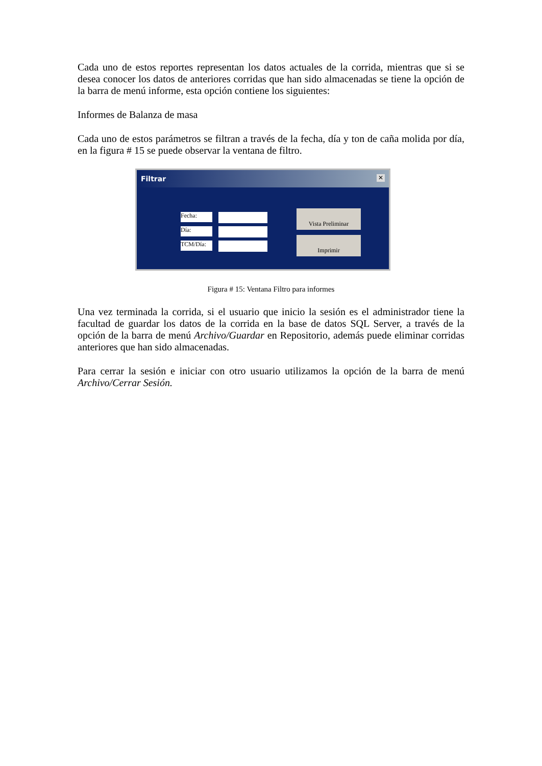Cada uno de estos reportes representan los datos actuales de la corrida, mientras que si se desea conocer los datos de anteriores corridas que han sido almacenadas se tiene la opción de la barra de menú informe, esta opción contiene los siguientes:
Informes de Balanza de masa
Cada uno de estos parámetros se filtran a través de la fecha, día y ton de caña molida por día, en la figura # 15 se puede observar la ventana de filtro.
Filtrar ✕
Fecha:
Día:
TCM/Día:
Vista Preliminar
Imprimir
Figura # 15: Ventana Filtro para informes
Una vez terminada la corrida, si el usuario que inicio la sesión es el administrador tiene la facultad de guardar los datos de la corrida en la base de datos SQL Server, a través de la opción de la barra de menú Archivo/Guardar en Repositorio, además puede eliminar corridas anteriores que han sido almacenadas.
Para cerrar la sesión e iniciar con otro usuario utilizamos la opción de la barra de menú Archivo/Cerrar Sesión.